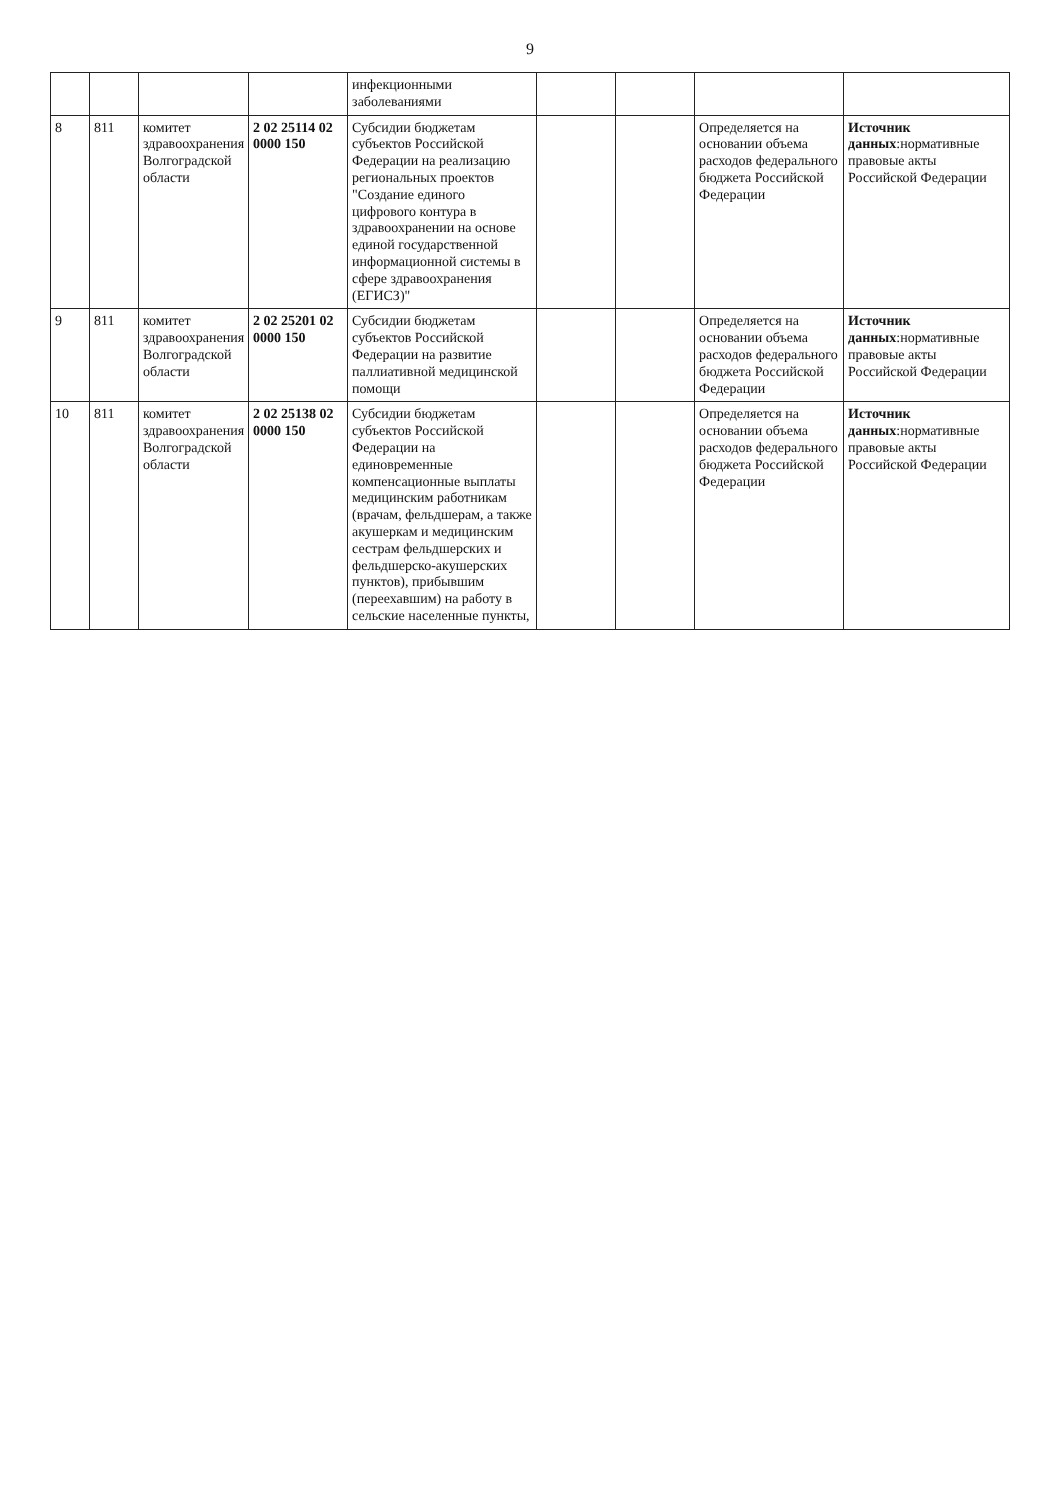9
| | | | | инфекционными заболеваниями | | | | |
| 8 | 811 | комитет здравоохранения Волгоградской области | 2 02 25114 02 0000 150 | Субсидии бюджетам субъектов Российской Федерации на реализацию региональных проектов "Создание единого цифрового контура в здравоохранении на основе единой государственной информационной системы в сфере здравоохранения (ЕГИСЗ)" | | | Определяется на основании объема расходов федерального бюджета Российской Федерации | Источник данных :нормативные правовые акты Российской Федерации |
| 9 | 811 | комитет здравоохранения Волгоградской области | 2 02 25201 02 0000 150 | Субсидии бюджетам субъектов Российской Федерации на развитие паллиативной медицинской помощи | | | Определяется на основании объема расходов федерального бюджета Российской Федерации | Источник данных :нормативные правовые акты Российской Федерации |
| 10 | 811 | комитет здравоохранения Волгоградской области | 2 02 25138 02 0000 150 | Субсидии бюджетам субъектов Российской Федерации на единовременные компенсационные выплаты медицинским работникам (врачам, фельдшерам, а также акушеркам и медицинским сестрам фельдшерских и фельдшерско-акушерских пунктов), прибывшим (переехавшим) на работу в сельские населенные пункты, | | | Определяется на основании объема расходов федерального бюджета Российской Федерации | Источник данных :нормативные правовые акты Российской Федерации |